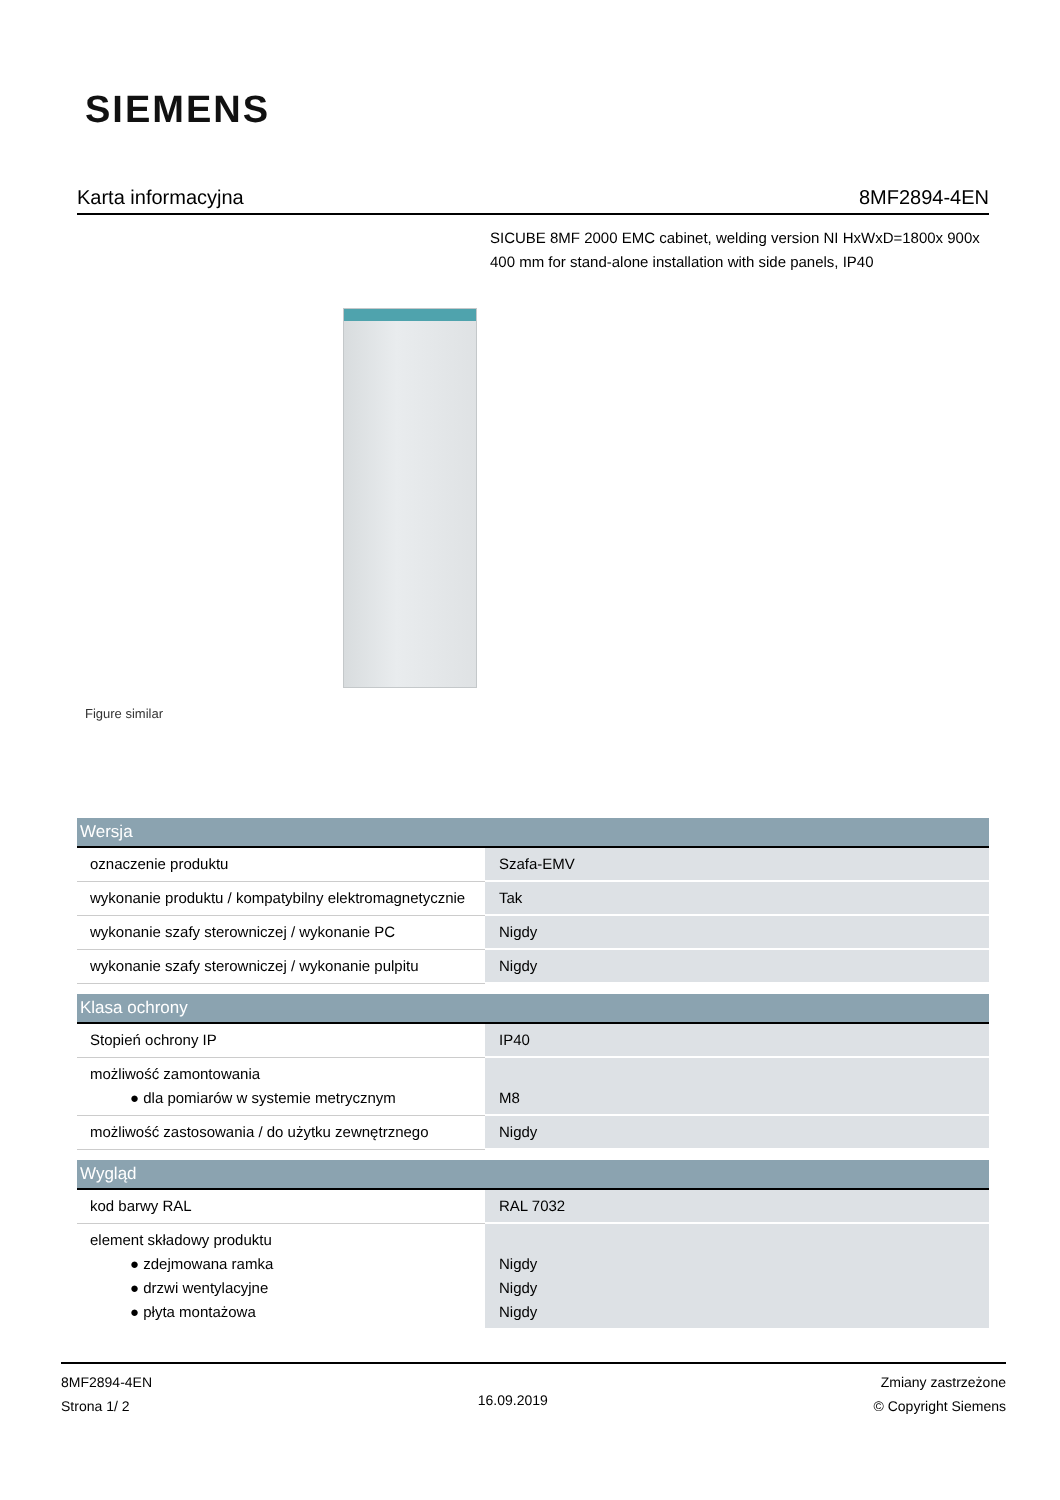SIEMENS
Karta informacyjna 8MF2894-4EN
SICUBE 8MF 2000 EMC cabinet, welding version NI HxWxD=1800x 900x 400 mm for stand-alone installation with side panels, IP40
Figure similar
| Wersja | |
| --- | --- |
| oznaczenie produktu | Szafa-EMV |
| wykonanie produktu / kompatybilny elektromagnetycznie | Tak |
| wykonanie szafy sterowniczej / wykonanie PC | Nigdy |
| wykonanie szafy sterowniczej / wykonanie pulpitu | Nigdy |
| Klasa ochrony | |
| --- | --- |
| Stopień ochrony IP | IP40 |
| możliwość zamontowania ● dla pomiarów w systemie metrycznym | M8 |
| możliwość zastosowania / do użytku zewnętrznego | Nigdy |
| Wygląd | |
| --- | --- |
| kod barwy RAL | RAL 7032 |
| element składowy produktu ● zdejmowana ramka ● drzwi wentylacyjne ● płyta montażowa | Nigdy Nigdy Nigdy |
8MF2894-4EN
Strona 1/ 2
16.09.2019
Zmiany zastrzeżone
© Copyright Siemens